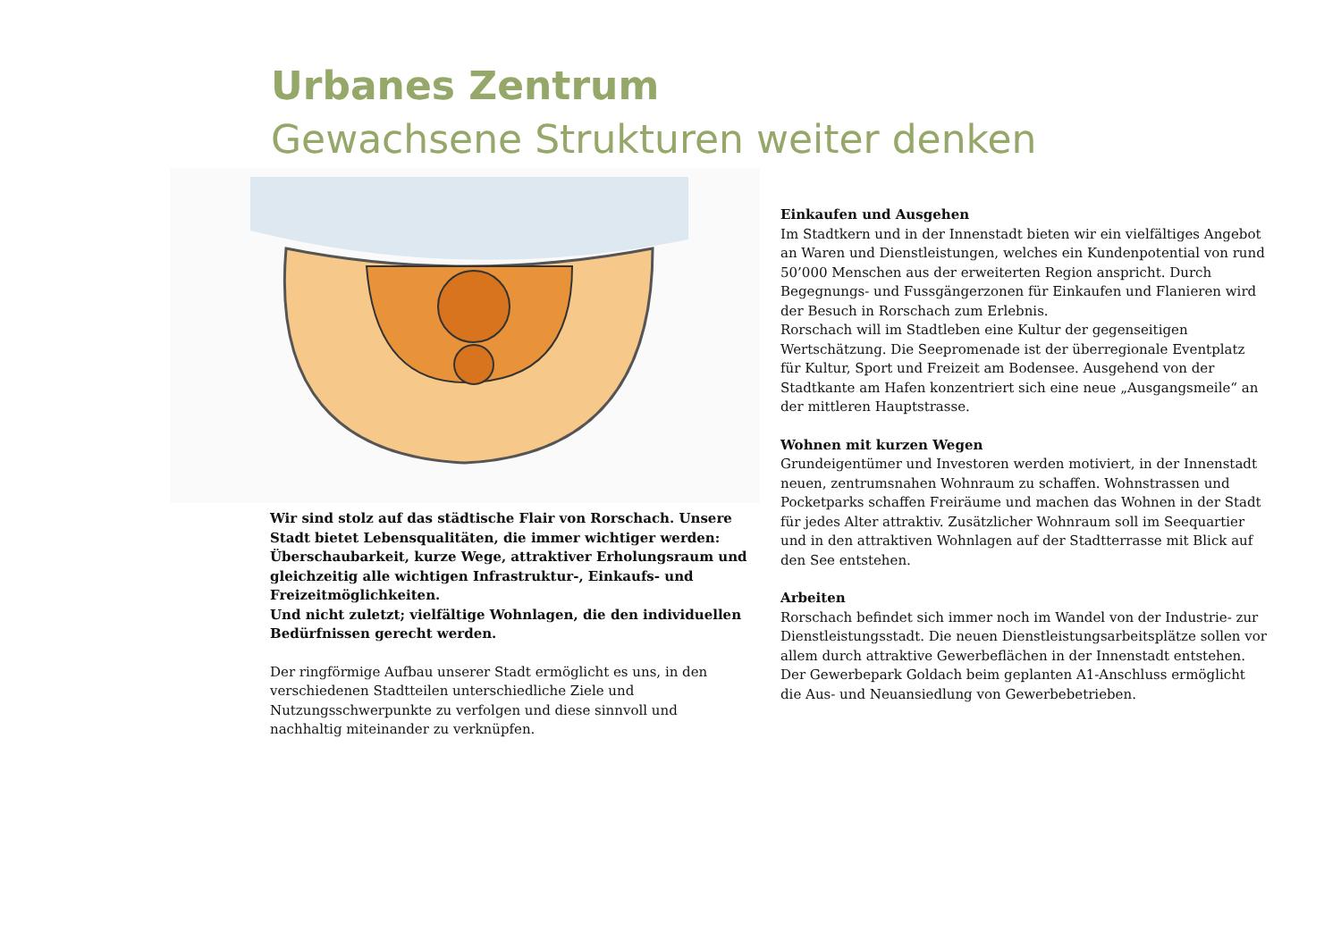Urbanes Zentrum
Gewachsene Strukturen weiter denken
Wir sind stolz auf das städtische Flair von Rorschach. Unsere Stadt bietet Lebensqualitäten, die immer wichtiger werden: Überschaubarkeit, kurze Wege, attraktiver Erholungsraum und gleichzeitig alle wichtigen Infrastruktur-, Einkaufs- und Freizeitmöglichkeiten.
Und nicht zuletzt; vielfältige Wohnlagen, die den individuellen Bedürfnissen gerecht werden.
Der ringförmige Aufbau unserer Stadt ermöglicht es uns, in den verschiedenen Stadtteilen unterschiedliche Ziele und Nutzungsschwerpunkte zu verfolgen und diese sinnvoll und nachhaltig miteinander zu verknüpfen.
Einkaufen und Ausgehen
Im Stadtkern und in der Innenstadt bieten wir ein vielfältiges Angebot an Waren und Dienstleistungen, welches ein Kundenpotential von rund 50’000 Menschen aus der erweiterten Region anspricht. Durch Begegnungs- und Fussgängerzonen für Einkaufen und Flanieren wird der Besuch in Rorschach zum Erlebnis.
Rorschach will im Stadtleben eine Kultur der gegenseitigen Wertschätzung. Die Seepromenade ist der überregionale Eventplatz für Kultur, Sport und Freizeit am Bodensee. Ausgehend von der Stadtkante am Hafen konzentriert sich eine neue „Ausgangsmeile“ an der mittleren Hauptstrasse.
Wohnen mit kurzen Wegen
Grundeigentümer und Investoren werden motiviert, in der Innenstadt neuen, zentrumsnahen Wohnraum zu schaffen. Wohnstrassen und Pocketparks schaffen Freiräume und machen das Wohnen in der Stadt für jedes Alter attraktiv. Zusätzlicher Wohnraum soll im Seequartier und in den attraktiven Wohnlagen auf der Stadtterrasse mit Blick auf den See entstehen.
Arbeiten
Rorschach befindet sich immer noch im Wandel von der Industrie- zur Dienstleistungsstadt. Die neuen Dienstleistungsarbeitsplätze sollen vor allem durch attraktive Gewerbeflächen in der Innenstadt entstehen. Der Gewerbepark Goldach beim geplanten A1-Anschluss ermöglicht die Aus- und Neuansiedlung von Gewerbebetrieben.